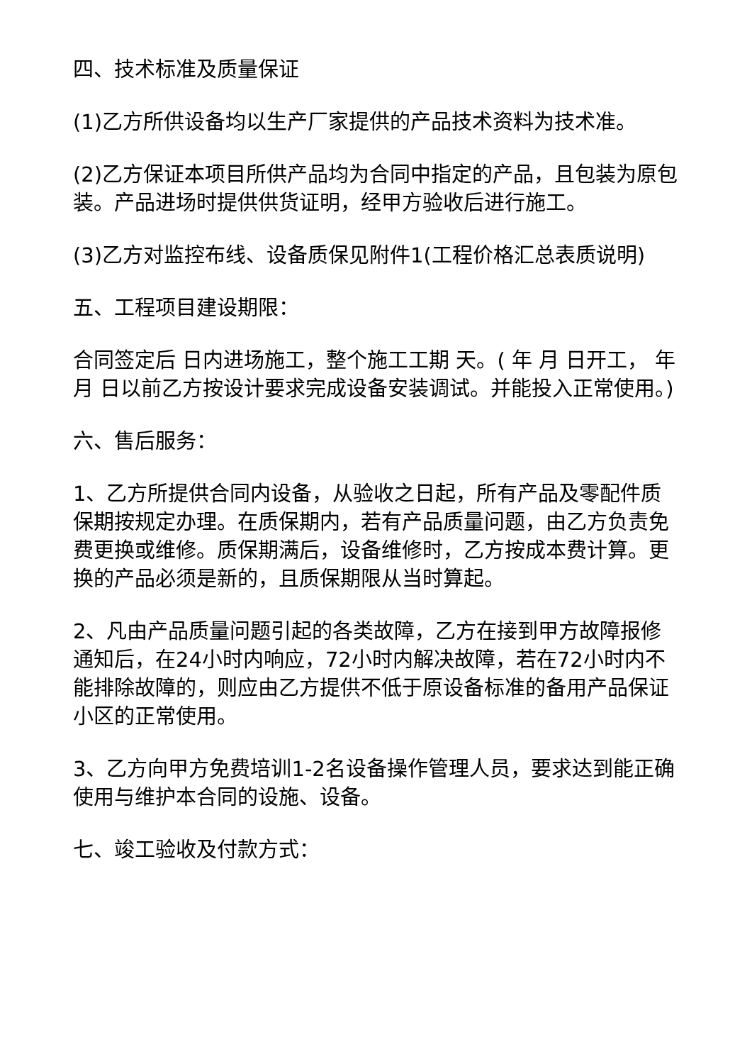四、技术标准及质量保证
(1)乙方所供设备均以生产厂家提供的产品技术资料为技术准。
(2)乙方保证本项目所供产品均为合同中指定的产品，且包装为原包装。产品进场时提供供货证明，经甲方验收后进行施工。
(3)乙方对监控布线、设备质保见附件1(工程价格汇总表质说明)
五、工程项目建设期限：
合同签定后 日内进场施工，整个施工工期 天。( 年 月 日开工， 年 月 日以前乙方按设计要求完成设备安装调试。并能投入正常使用。)
六、售后服务：
1、乙方所提供合同内设备，从验收之日起，所有产品及零配件质保期按规定办理。在质保期内，若有产品质量问题，由乙方负责免费更换或维修。质保期满后，设备维修时，乙方按成本费计算。更换的产品必须是新的，且质保期限从当时算起。
2、凡由产品质量问题引起的各类故障，乙方在接到甲方故障报修通知后，在24小时内响应，72小时内解决故障，若在72小时内不能排除故障的，则应由乙方提供不低于原设备标准的备用产品保证小区的正常使用。
3、乙方向甲方免费培训1-2名设备操作管理人员，要求达到能正确使用与维护本合同的设施、设备。
七、竣工验收及付款方式：